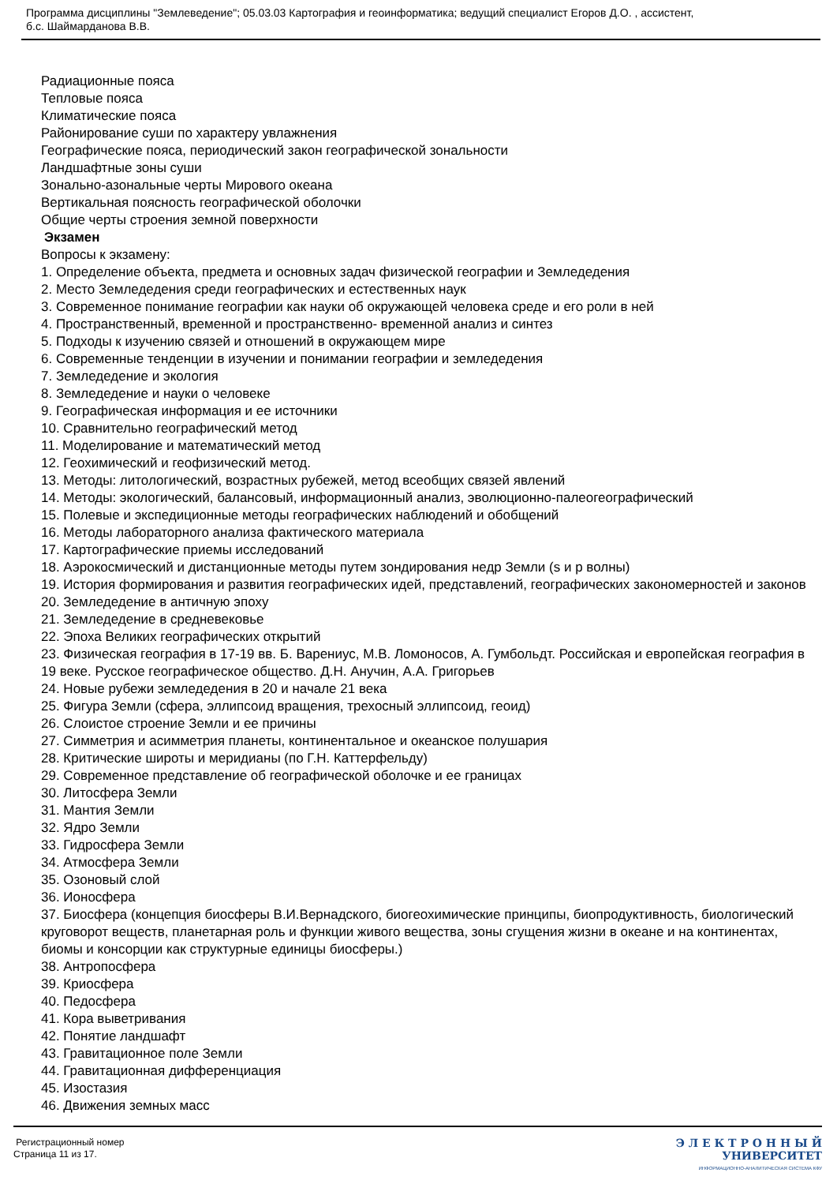Программа дисциплины "Землеведение"; 05.03.03 Картография и геоинформатика; ведущий специалист Егоров Д.О. , ассистент,
б.с. Шаймарданова В.В.
Радиационные пояса
Тепловые пояса
Климатические пояса
Районирование суши по характеру увлажнения
Географические пояса, периодический закон географической зональности
Ландшафтные зоны суши
Зонально-азональные черты Мирового океана
Вертикальная поясность географической оболочки
Общие черты строения земной поверхности
Экзамен
Вопросы к экзамену:
1. Определение объекта, предмета и основных задач физической географии и Земледедения
2. Место Земледедения среди географических и естественных наук
3. Современное понимание географии как науки об окружающей человека среде и его роли в ней
4. Пространственный, временной и пространственно- временной анализ и синтез
5. Подходы к изучению связей и отношений в окружающем мире
6. Современные тенденции в изучении и понимании географии и земледедения
7. Земледедение и экология
8. Земледедение и науки о человеке
9. Географическая информация и ее источники
10. Сравнительно географический метод
11. Моделирование и математический метод
12. Геохимический и геофизический метод.
13. Методы: литологический, возрастных рубежей, метод всеобщих связей явлений
14. Методы: экологический, балансовый, информационный анализ, эволюционно-палеогеографический
15. Полевые и экспедиционные методы географических наблюдений и обобщений
16. Методы лабораторного анализа фактического материала
17. Картографические приемы исследований
18. Аэрокосмический и дистанционные методы путем зондирования недр Земли (s и p волны)
19. История формирования и развития географических идей, представлений, географических закономерностей и законов
20. Земледедение в античную эпоху
21. Земледедение в средневековье
22. Эпоха Великих географических открытий
23. Физическая география в 17-19 вв. Б. Варениус, М.В. Ломоносов, А. Гумбольдт. Российская и европейская география в 19 веке. Русское географическое общество. Д.Н. Анучин, А.А. Григорьев
24. Новые рубежи земледедения в 20 и начале 21 века
25. Фигура Земли (сфера, эллипсоид вращения, трехосный эллипсоид, геоид)
26. Слоистое строение Земли и ее причины
27. Симметрия и асимметрия планеты, континентальное и океанское полушария
28. Критические широты и меридианы (по Г.Н. Каттерфельду)
29. Современное представление об географической оболочке и ее границах
30. Литосфера Земли
31. Мантия Земли
32. Ядро Земли
33. Гидросфера Земли
34. Атмосфера Земли
35. Озоновый слой
36. Ионосфера
37. Биосфера (концепция биосферы В.И.Вернадского, биогеохимические принципы, биопродуктивность, биологический круговорот веществ, планетарная роль и функции живого вещества, зоны сгущения жизни в океане и на континентах, биомы и консорции как структурные единицы биосферы.)
38. Антропосфера
39. Криосфера
40. Педосфера
41. Кора выветривания
42. Понятие ландшафт
43. Гравитационное поле Земли
44. Гравитационная дифференциация
45. Изостазия
46. Движения земных масс
Регистрационный номер
Страница 11 из 17.
Э Л Е К Т Р О Н Н Ы Й
УНИВЕРСИТЕТ
ИНФОРМАЦИОННО-АНАЛИТИЧЕСКАЯ СИСТЕМА КФУ